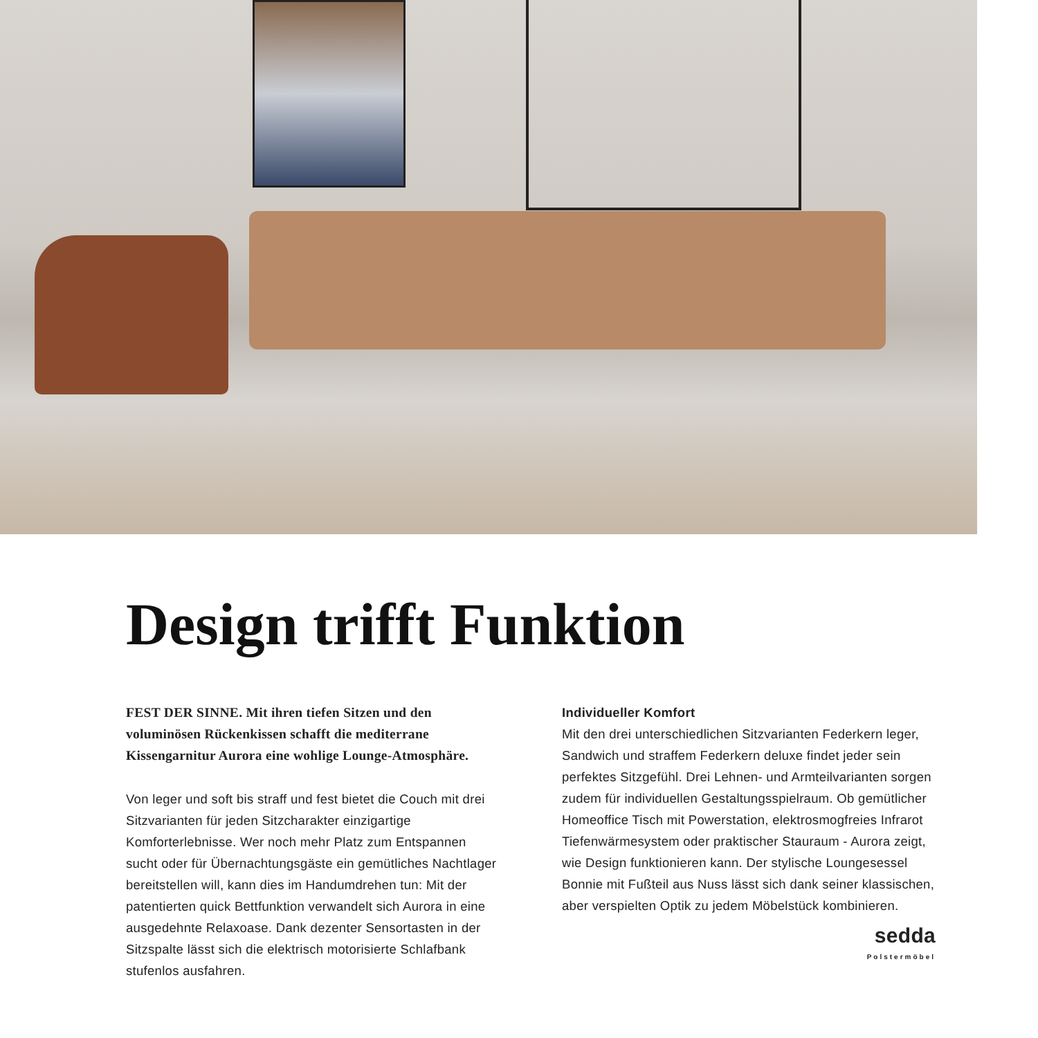Design trifft Funktion
FEST DER SINNE. Mit ihren tiefen Sitzen und den voluminösen Rückenkissen schafft die mediterrane Kissengarnitur Aurora eine wohlige Lounge-Atmosphäre.
Von leger und soft bis straff und fest bietet die Couch mit drei Sitzvarianten für jeden Sitzcharakter einzigartige Komforterlebnisse. Wer noch mehr Platz zum Entspannen sucht oder für Übernachtungsgäste ein gemütliches Nachtlager bereitstellen will, kann dies im Handumdrehen tun: Mit der patentierten quick Bettfunktion verwandelt sich Aurora in eine ausgedehnte Relaxoase. Dank dezenter Sensortasten in der Sitzspalte lässt sich die elektrisch motorisierte Schlafbank stufenlos ausfahren.
Individueller Komfort
Mit den drei unterschiedlichen Sitzvarianten Federkern leger, Sandwich und straffem Federkern deluxe findet jeder sein perfektes Sitzgefühl. Drei Lehnen- und Armteilvarianten sorgen zudem für individuellen Gestaltungsspielraum. Ob gemütlicher Homeoffice Tisch mit Powerstation, elektrosmogfreies Infrarot Tiefenwärmesystem oder praktischer Stauraum - Aurora zeigt, wie Design funktionieren kann. Der stylische Loungesessel Bonnie mit Fußteil aus Nuss lässt sich dank seiner klassischen, aber verspielten Optik zu jedem Möbelstück kombinieren.
sedda
Polstermöbel